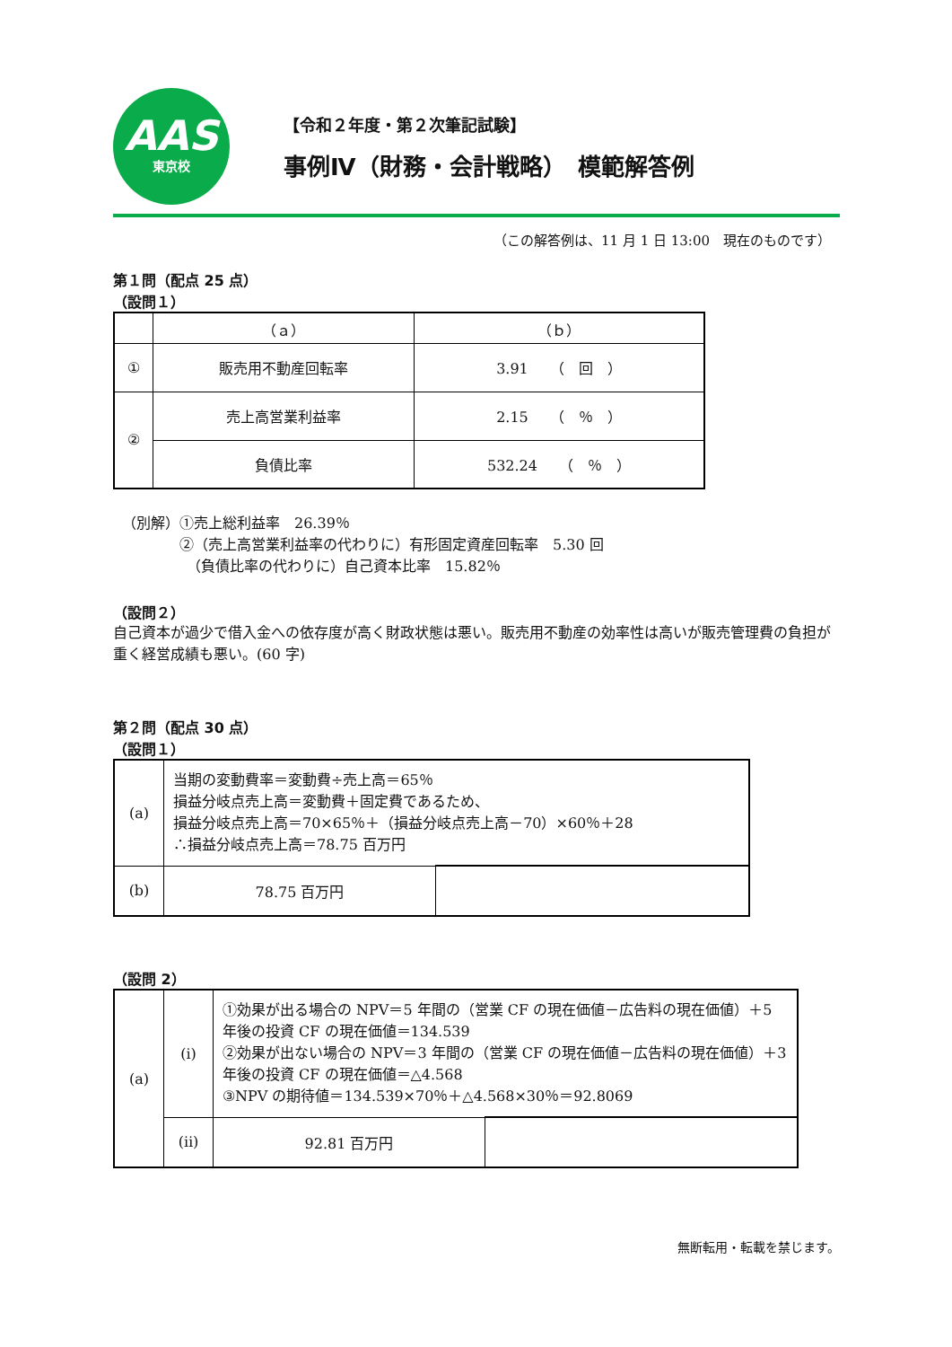AAS
東京校
【令和２年度・第２次筆記試験】
事例Ⅳ（財務・会計戦略）　模範解答例
（この解答例は、11 月 1 日 13:00　現在のものです）
第１問（配点 25 点）
（設問１）
| | （ａ） | （ｂ） |
| ① | 販売用不動産回転率 | 3.91 （ 回 ） |
| ② | 売上高営業利益率 | 2.15 （ ％ ） |
| | 負債比率 | 532.24 （ ％ ） |
（別解）①売上総利益率　26.39％
　　　　②（売上高営業利益率の代わりに）有形固定資産回転率　5.30 回
　　　　　（負債比率の代わりに）自己資本比率　15.82％
（設問２）
自己資本が過少で借入金への依存度が高く財政状態は悪い。販売用不動産の効率性は高いが販売管理費の負担が重く経営成績も悪い。(60 字)
第２問（配点 30 点）
（設問１）
| (a) | 当期の変動費率＝変動費÷売上高＝65％ 損益分岐点売上高＝変動費＋固定費であるため、 損益分岐点売上高＝70×65％＋（損益分岐点売上高－70）×60％＋28 ∴損益分岐点売上高＝78.75 百万円 | |
| (b) | 78.75 百万円 | |
（設問 2）
| (a) | (i) | ①効果が出る場合の NPV＝5 年間の（営業 CF の現在価値－広告料の現在価値）＋5 年後の投資 CF の現在価値＝134.539 ②効果が出ない場合の NPV＝3 年間の（営業 CF の現在価値－広告料の現在価値）＋3 年後の投資 CF の現在価値＝△4.568 ③NPV の期待値＝134.539×70％＋△4.568×30％＝92.8069 | |
| | (ⅱ) | 92.81 百万円 | |
無断転用・転載を禁じます。